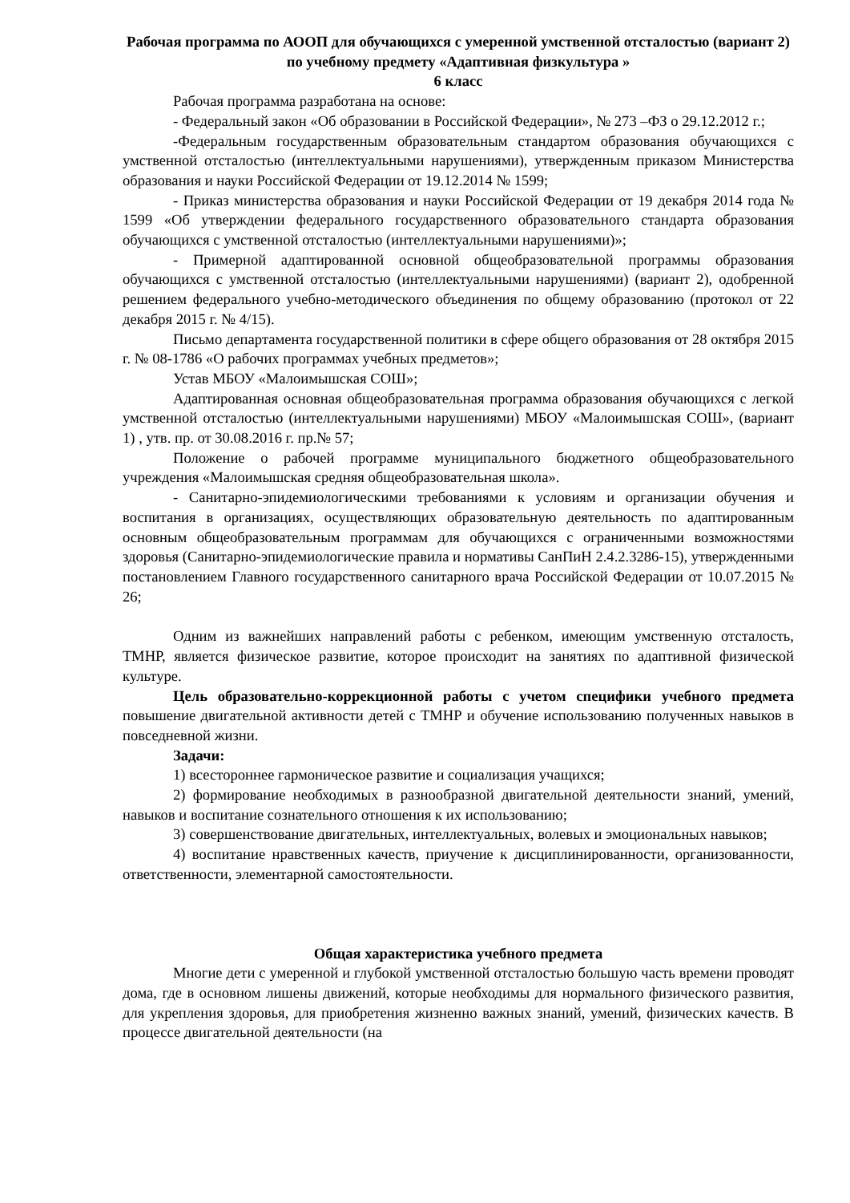Рабочая программа по АООП для обучающихся с умеренной умственной отсталостью (вариант 2) по учебному предмету «Адаптивная физкультура »
6 класс
Рабочая программа разработана на основе:
- Федеральный закон «Об образовании в Российской Федерации», № 273 –ФЗ о 29.12.2012 г.;
-Федеральным государственным образовательным стандартом образования обучающихся с умственной отсталостью (интеллектуальными нарушениями), утвержденным приказом Министерства образования и науки Российской Федерации от 19.12.2014 № 1599;
- Приказ министерства образования и науки Российской Федерации от 19 декабря 2014 года № 1599 «Об утверждении федерального государственного образовательного стандарта образования обучающихся с умственной отсталостью (интеллектуальными нарушениями)»;
- Примерной адаптированной основной общеобразовательной программы образования обучающихся с умственной отсталостью (интеллектуальными нарушениями) (вариант 2), одобренной решением федерального учебно-методического объединения по общему образованию (протокол от 22 декабря 2015 г. № 4/15).
Письмо департамента государственной политики в сфере общего образования от 28 октября 2015 г. № 08-1786 «О рабочих программах учебных предметов»;
Устав МБОУ «Малоимышская СОШ»;
Адаптированная основная общеобразовательная программа образования обучающихся с легкой умственной отсталостью (интеллектуальными нарушениями) МБОУ «Малоимышская СОШ», (вариант 1) , утв. пр. от 30.08.2016 г. пр.№ 57;
Положение о рабочей программе муниципального бюджетного общеобразовательного учреждения «Малоимышская средняя общеобразовательная школа».
- Санитарно-эпидемиологическими требованиями к условиям и организации обучения и воспитания в организациях, осуществляющих образовательную деятельность по адаптированным основным общеобразовательным программам для обучающихся с ограниченными возможностями здоровья (Санитарно-эпидемиологические правила и нормативы СанПиН 2.4.2.3286-15), утвержденными постановлением Главного государственного санитарного врача Российской Федерации от 10.07.2015 № 26;
Одним из важнейших направлений работы с ребенком, имеющим умственную отсталость, ТМНР, является физическое развитие, которое происходит на занятиях по адаптивной физической культуре.
Цель образовательно-коррекционной работы с учетом специфики учебного предмета повышение двигательной активности детей с ТМНР и обучение использованию полученных навыков в повседневной жизни.
Задачи:
1) всестороннее гармоническое развитие и социализация учащихся;
2) формирование необходимых в разнообразной двигательной деятельности знаний, умений, навыков и воспитание сознательного отношения к их использованию;
3) совершенствование двигательных, интеллектуальных, волевых и эмоциональных навыков;
4) воспитание нравственных качеств, приучение к дисциплинированности, организованности, ответственности, элементарной самостоятельности.
Общая характеристика учебного предмета
Многие дети с умеренной и глубокой умственной отсталостью большую часть времени проводят дома, где в основном лишены движений, которые необходимы для нормального физического развития, для укрепления здоровья, для приобретения жизненно важных знаний, умений, физических качеств. В процессе двигательной деятельности (на